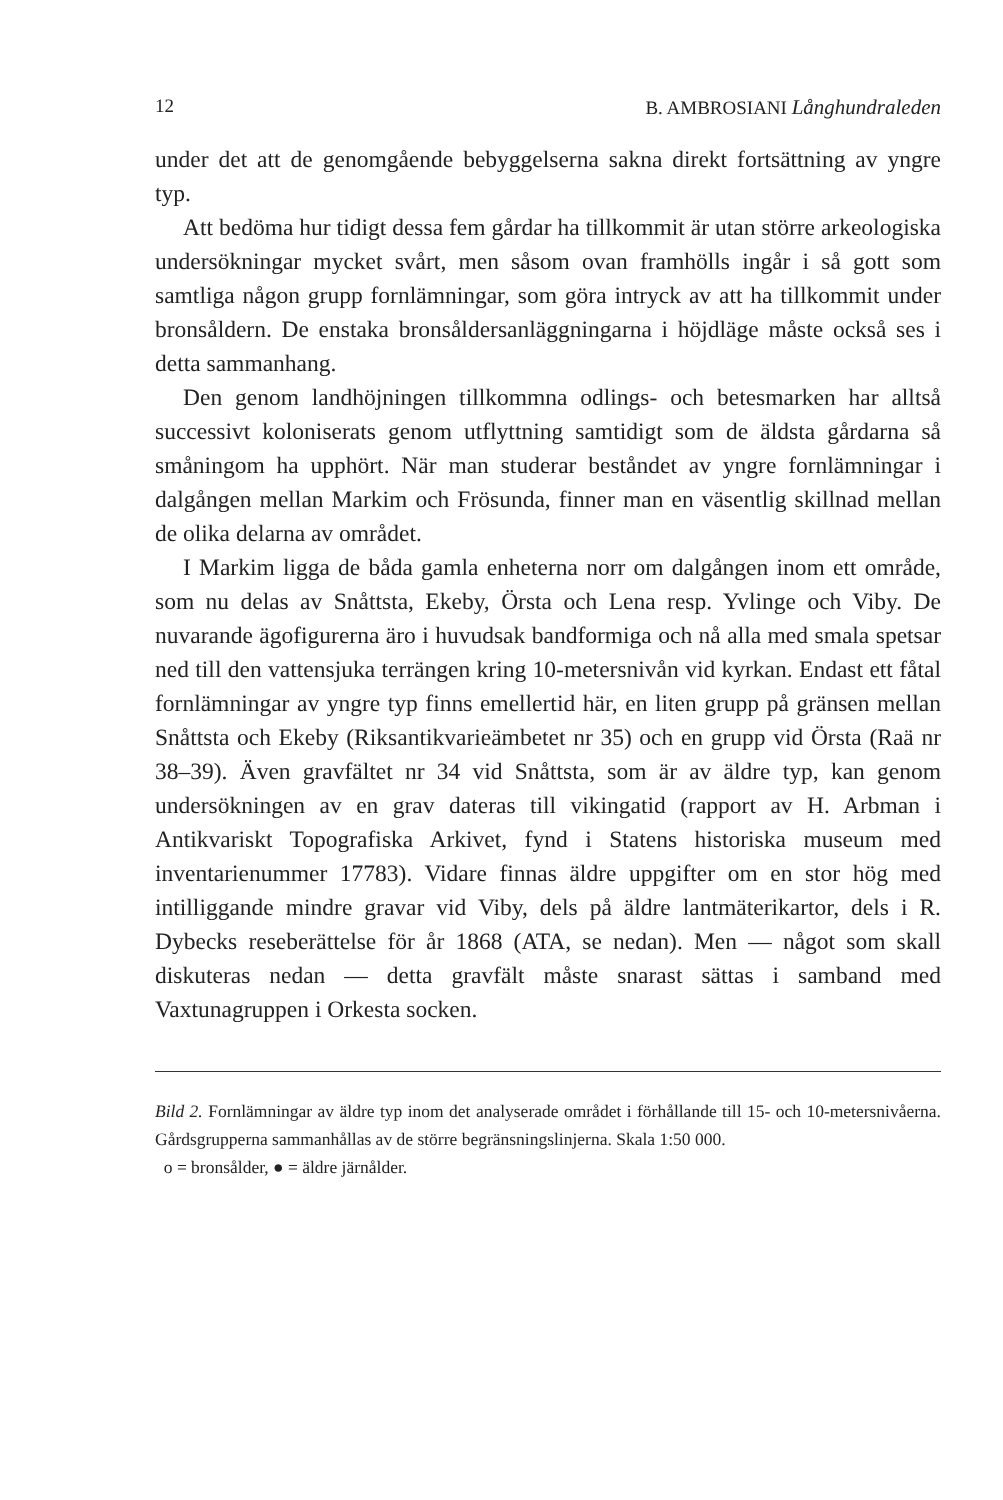12 B. AMBROSIANI Långhundraleden
under det att de genomgående bebyggelserna sakna direkt fortsättning av yngre typ.
Att bedöma hur tidigt dessa fem gårdar ha tillkommit är utan större arkeologiska undersökningar mycket svårt, men såsom ovan framhölls ingår i så gott som samtliga någon grupp fornlämningar, som göra intryck av att ha tillkommit under bronsåldern. De enstaka bronsåldersanläggningarna i höjdläge måste också ses i detta sammanhang.
Den genom landhöjningen tillkommna odlings- och betesmarken har alltså successivt koloniserats genom utflyttning samtidigt som de äldsta gårdarna så småningom ha upphört. När man studerar beståndet av yngre fornlämningar i dalgången mellan Markim och Frösunda, finner man en väsentlig skillnad mellan de olika delarna av området.
I Markim ligga de båda gamla enheterna norr om dalgången inom ett område, som nu delas av Snåttsta, Ekeby, Örsta och Lena resp. Yvlinge och Viby. De nuvarande ägofigurerna äro i huvudsak bandformiga och nå alla med smala spetsar ned till den vattensjuka terrängen kring 10-metersnivån vid kyrkan. Endast ett fåtal fornlämningar av yngre typ finns emellertid här, en liten grupp på gränsen mellan Snåttsta och Ekeby (Riksantikvarieämbetet nr 35) och en grupp vid Örsta (Raä nr 38–39). Även gravfältet nr 34 vid Snåttsta, som är av äldre typ, kan genom undersökningen av en grav dateras till vikingatid (rapport av H. Arbman i Antikvariskt Topografiska Arkivet, fynd i Statens historiska museum med inventarienummer 17783). Vidare finnas äldre uppgifter om en stor hög med intilliggande mindre gravar vid Viby, dels på äldre lantmäterikartor, dels i R. Dybecks reseberättelse för år 1868 (ATA, se nedan). Men — något som skall diskuteras nedan — detta gravfält måste snarast sättas i samband med Vaxtunagruppen i Orkesta socken.
Bild 2. Fornlämningar av äldre typ inom det analyserade området i förhållande till 15- och 10-metersnivåerna. Gårdsgrupperna sammanhållas av de större begränsningslinjerna. Skala 1:50 000.
o = bronsålder, ● = äldre järnålder.